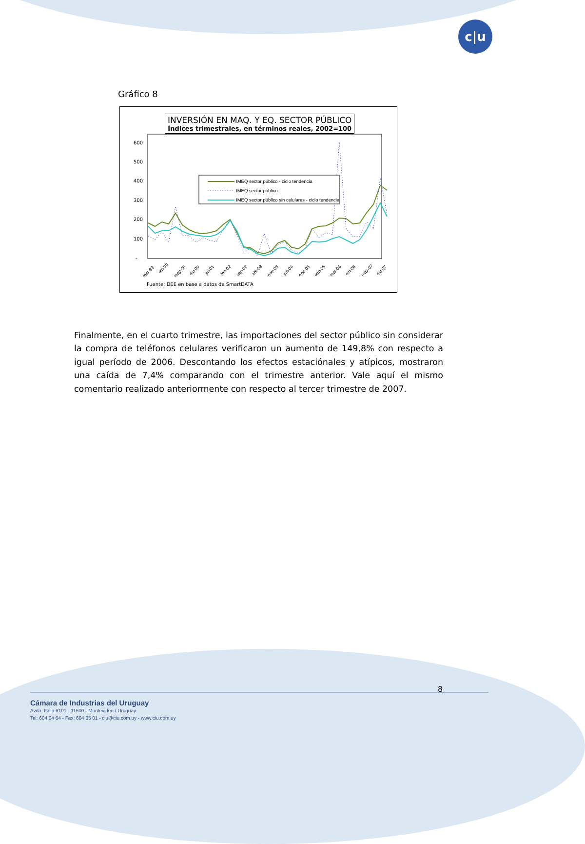c|u
Gráfico 8
600
500
400
300
200
100
-
IMEQ sector público - ciclo tendencia
IMEQ sector público
IMEQ sector público sin celulares - ciclo tendencia
mar-99
oct-99
may-00
dic-00
jul-01
feb-02
sep-02
abr-03
nov-03
jun-04
ene-05
ago-05
mar-06
oct-06
may-07
dic-07
INVERSIÓN EN MAQ. Y EQ. SECTOR PÚBLICO
Índices trimestrales, en términos reales, 2002=100
Fuente: DEE en base a datos de SmartDATA
Finalmente, en el cuarto trimestre, las importaciones del sector público sin considerar la compra de teléfonos celulares verificaron un aumento de 149,8% con respecto a igual período de 2006. Descontando los efectos estaciónales y atípicos, mostraron una caída de 7,4% comparando con el trimestre anterior. Vale aquí el mismo comentario realizado anteriormente con respecto al tercer trimestre de 2007.
8
Cámara de Industrias del Uruguay
Avda. Italia 6101 - 11500 - Montevideo / Uruguay
Tel: 604 04 64 - Fax: 604 05 01 - ciu@ciu.com.uy - www.ciu.com.uy